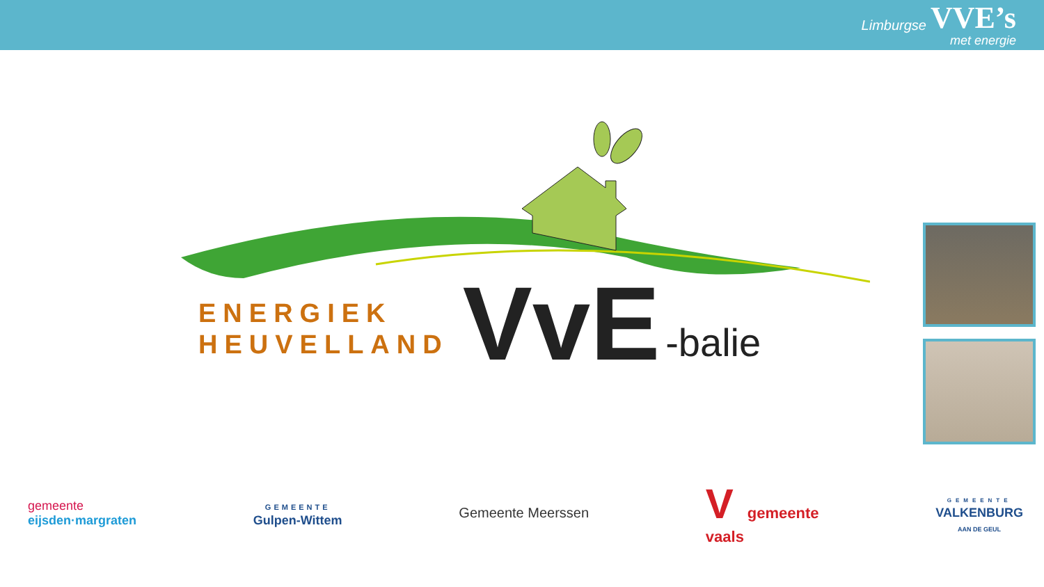Limburgse VVE’s
met energie
ENERGIEK
HEUVELLAND
VvE
-balie
gemeente
eijsden·margraten
GEMEENTE
Gulpen-Wittem
Gemeente Meerssen
Vgemeente
vaals
GEMEENTE
VALKENBURG
AAN DE GEUL